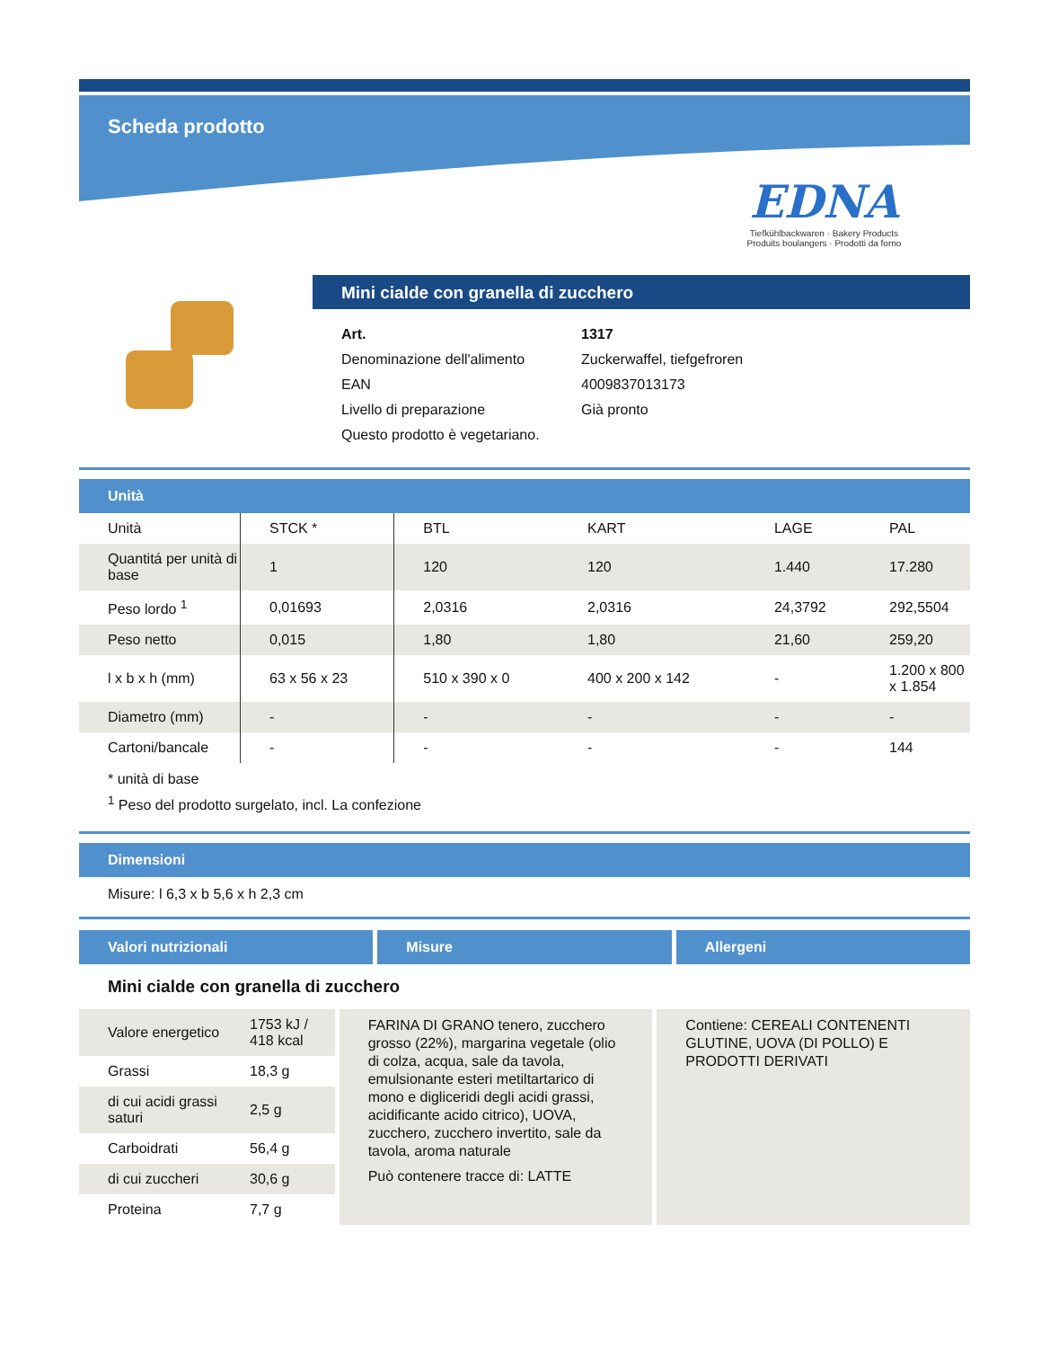Scheda prodotto
EDNA
Tiefkühlbackwaren · Bakery Products
Produits boulangers · Prodotti da forno
Mini cialde con granella di zucchero
| Art. | 1317 |
| Denominazione dell'alimento | Zuckerwaffel, tiefgefroren |
| EAN | 4009837013173 |
| Livello di preparazione | Già pronto |
| Questo prodotto è vegetariano. | |
Unità
| Unità | STCK * | BTL | KART | LAGE | PAL |
| Quantitá per unità di base | 1 | 120 | 120 | 1.440 | 17.280 |
| Peso lordo <sup>1</sup> | 0,01693 | 2,0316 | 2,0316 | 24,3792 | 292,5504 |
| Peso netto | 0,015 | 1,80 | 1,80 | 21,60 | 259,20 |
| l x b x h (mm) | 63 x 56 x 23 | 510 x 390 x 0 | 400 x 200 x 142 | - | 1.200 x 800 x 1.854 |
| Diametro (mm) | - | - | - | - | - |
| Cartoni/bancale | - | - | - | - | 144 |
* unità di base
<sup>1</sup> Peso del prodotto surgelato, incl. La confezione
Dimensioni
Misure: l 6,3 x b 5,6 x h 2,3 cm
Valori nutrizionali Misure Allergeni
Mini cialde con granella di zucchero
| Valore energetico | 1753 kJ / 418 kcal |
| Grassi | 18,3 g |
| di cui acidi grassi saturi | 2,5 g |
| Carboidrati | 56,4 g |
| di cui zuccheri | 30,6 g |
| Proteina | 7,7 g |
FARINA DI GRANO tenero, zucchero grosso (22%), margarina vegetale (olio di colza, acqua, sale da tavola, emulsionante esteri metiltartarico di mono e digliceridi degli acidi grassi, acidificante acido citrico), UOVA, zucchero, zucchero invertito, sale da tavola, aroma naturale
Può contenere tracce di: LATTE
Contiene: CEREALI CONTENENTI GLUTINE, UOVA (DI POLLO) E PRODOTTI DERIVATI